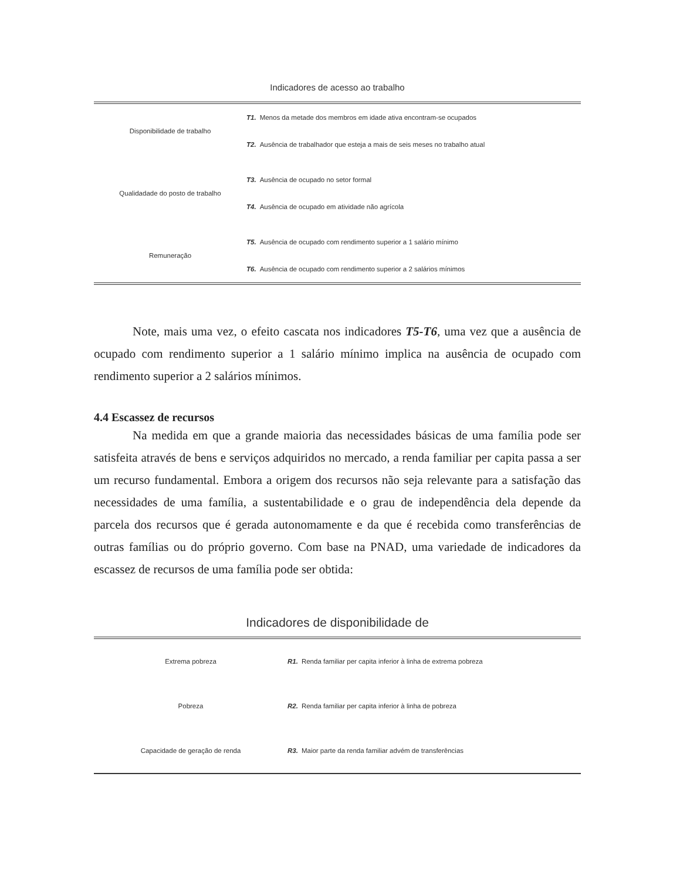Indicadores de acesso ao trabalho
| Disponibilidade de trabalho | T1. Menos da metade dos membros em idade ativa encontram-se ocupados |
| | T2. Ausência de trabalhador que esteja a mais de seis meses no trabalho atual |
| Qualidadade do posto de trabalho | T3. Ausência de ocupado no setor formal |
| | T4. Ausência de ocupado em atividade não agrícola |
| Remuneração | T5. Ausência de ocupado com rendimento superior a 1 salário mínimo |
| | T6. Ausência de ocupado com rendimento superior a 2 salários mínimos |
Note, mais uma vez, o efeito cascata nos indicadores T5-T6, uma vez que a ausência de ocupado com rendimento superior a 1 salário mínimo implica na ausência de ocupado com rendimento superior a 2 salários mínimos.
4.4 Escassez de recursos
Na medida em que a grande maioria das necessidades básicas de uma família pode ser satisfeita através de bens e serviços adquiridos no mercado, a renda familiar per capita passa a ser um recurso fundamental. Embora a origem dos recursos não seja relevante para a satisfação das necessidades de uma família, a sustentabilidade e o grau de independência dela depende da parcela dos recursos que é gerada autonomamente e da que é recebida como transferências de outras famílias ou do próprio governo. Com base na PNAD, uma variedade de indicadores da escassez de recursos de uma família pode ser obtida:
Indicadores de disponibilidade de
| Extrema pobreza | R1. Renda familiar per capita inferior à linha de extrema pobreza |
| Pobreza | R2. Renda familiar per capita inferior à linha de pobreza |
| Capacidade de geração de renda | R3. Maior parte da renda familiar advém de transferências |